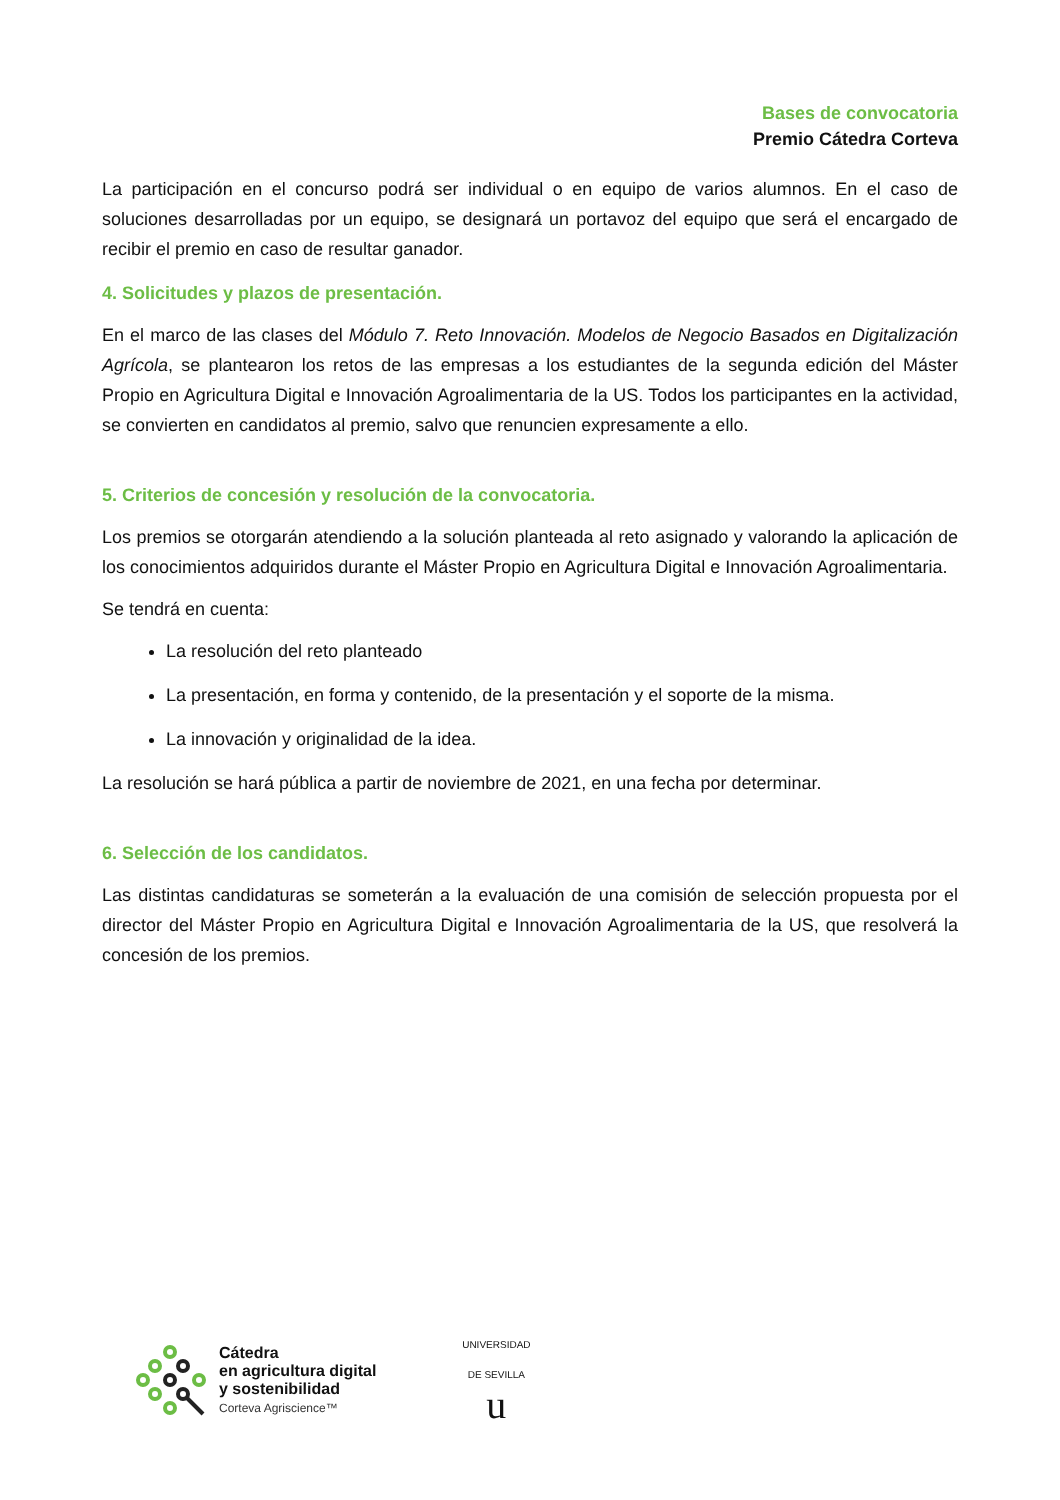Bases de convocatoria
Premio Cátedra Corteva
La participación en el concurso podrá ser individual o en equipo de varios alumnos. En el caso de soluciones desarrolladas por un equipo, se designará un portavoz del equipo que será el encargado de recibir el premio en caso de resultar ganador.
4. Solicitudes y plazos de presentación.
En el marco de las clases del Módulo 7. Reto Innovación. Modelos de Negocio Basados en Digitalización Agrícola, se plantearon los retos de las empresas a los estudiantes de la segunda edición del Máster Propio en Agricultura Digital e Innovación Agroalimentaria de la US. Todos los participantes en la actividad, se convierten en candidatos al premio, salvo que renuncien expresamente a ello.
5. Criterios de concesión y resolución de la convocatoria.
Los premios se otorgarán atendiendo a la solución planteada al reto asignado y valorando la aplicación de los conocimientos adquiridos durante el Máster Propio en Agricultura Digital e Innovación Agroalimentaria.
Se tendrá en cuenta:
La resolución del reto planteado
La presentación, en forma y contenido, de la presentación y el soporte de la misma.
La innovación y originalidad de la idea.
La resolución se hará pública a partir de noviembre de 2021, en una fecha por determinar.
6. Selección de los candidatos.
Las distintas candidaturas se someterán a la evaluación de una comisión de selección propuesta por el director del Máster Propio en Agricultura Digital e Innovación Agroalimentaria de la US, que resolverá la concesión de los premios.
Cátedra
en agricultura digital
y sostenibilidad
Corteva Agriscience™
UNIVERSIDAD DE SEVILLA
u